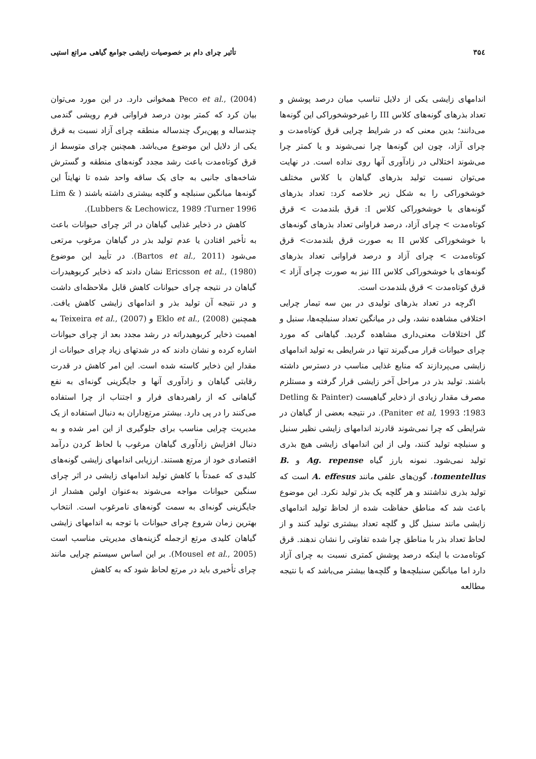۳۵٤ تأثیر چرای دام بر خصوصیات زایشی جوامع گیاهی مراتع استپی
اندامهای زایشی یکی از دلایل تناسب میان درصد پوشش و تعداد بذرهای گونه‌های کلاس III را غیرخوشخوراکی این گونه‌ها می‌دانند؛ بدین معنی که در شرایط چرایی قرق کوتاه‌مدت و چرای آزاد، چون این گونه‌ها چرا نمی‌شوند و یا کمتر چرا می‌شوند اختلالی در زادآوری آنها روی نداده است. در نهایت می‌توان نسبت تولید بذرهای گیاهان با کلاس مختلف خوشخوراکی را به شکل زیر خلاصه کرد: تعداد بذرهای گونه‌های با خوشخوراکی کلاس I: قرق بلندمدت > قرق کوتاه‌مدت > چرای آزاد، درصد فراوانی تعداد بذرهای گونه‌های با خوشخوراکی کلاس II به صورت قرق بلندمدت> قرق کوتاه‌مدت > چرای آزاد و درصد فراوانی تعداد بذرهای گونه‌های با خوشخوراکی کلاس III نیز به صورت چرای آزاد > قرق کوتاه‌مدت > قرق بلندمدت است.
اگرچه در تعداد بذرهای تولیدی در بین سه تیمار چرایی اختلافی مشاهده نشد، ولی در میانگین تعداد سنبلچه‌ها، سنبل و گل اختلافات معنی‌داری مشاهده گردید. گیاهانی که مورد چرای حیوانات قرار می‌گیرند تنها در شرایطی به تولید اندامهای زایشی می‌پردازند که منابع غذایی مناسب در دسترس داشته باشند. تولید بذر در مراحل آخر زایشی قرار گرفته و مستلزم مصرف مقدار زیادی از ذخایر گیاهیست (Detling & Painter 1983؛ Paniter et al, 1993). در نتیجه بعضی از گیاهان در شرایطی که چرا نمی‌شوند قادرند اندامهای زایشی نظیر سنبل و سنبلچه تولید کنند، ولی از این اندامهای زایشی هیچ بذری تولید نمی‌شود. نمونه بارز گیاه Ag. repense و B. tomentellus، گون‌های علفی مانند A. effesus است که تولید بذری نداشتند و هر گلچه یک بذر تولید نکرد. این موضوع باعث شد که مناطق حفاظت شده از لحاظ تولید اندامهای زایشی مانند سنبل گل و گلچه تعداد بیشتری تولید کنند و از لحاظ تعداد بذر با مناطق چرا شده تفاوتی را نشان ندهند. قرق کوتاه‌مدت با اینکه درصد پوشش کمتری نسبت به چرای آزاد دارد اما میانگین سنبلچه‌ها و گلچه‌ها بیشتر می‌باشد که با نتیجه مطالعه
Peco et al., (2004) همخوانی دارد. در این مورد می‌توان بیان کرد که کمتر بودن درصد فراوانی فرم رویشی گندمی چندساله و پهن‌برگ چندساله منطقه چرای آزاد نسبت به قرق یکی از دلایل این موضوع می‌باشد. همچنین چرای متوسط از قرق کوتاه‌مدت باعث رشد مجدد گونه‌های منطقه و گسترش شاخه‌های جانبی به جای یک ساقه واحد شده تا نهایتاً این گونه‌ها میانگین سنبلچه و گلچه بیشتری داشته باشند ( Lim & Turner 1996؛ Lubbers & Lechowicz, 1989).
کاهش در ذخایر غذایی گیاهان در اثر چرای حیوانات باعث به تأخیر افتادن یا عدم تولید بذر در گیاهان مرغوب مرتعی می‌شود (Bartos et al., 2011). در تأیید این موضوع Ericsson et al., (1980) نشان دادند که ذخایر کربوهیدرات گیاهان در نتیجه چرای حیوانات کاهش قابل ملاحظه‌ای داشت و در نتیجه آن تولید بذر و اندامهای زایشی کاهش یافت. همچنین Eklo et al., (2008) و Teixeira et al., (2007) به اهمیت ذخایر کربوهیدراته در رشد مجدد بعد از چرای حیوانات اشاره کرده و نشان دادند که در شدتهای زیاد چرای حیوانات از مقدار این ذخایر کاسته شده است. این امر کاهش در قدرت رقابتی گیاهان و زادآوری آنها و جایگزینی گونه‌ای به نفع گیاهانی که از راهبردهای فرار و اجتناب از چرا استفاده می‌کنند را در پی دارد. بیشتر مرتع‌داران به دنبال استفاده از یک مدیریت چرایی مناسب برای جلوگیری از این امر شده و به دنبال افزایش زادآوری گیاهان مرغوب با لحاظ کردن درآمد اقتصادی خود از مرتع هستند. ارزیابی اندامهای زایشی گونه‌های کلیدی که عمدتاً با کاهش تولید اندامهای زایشی در اثر چرای سنگین حیوانات مواجه می‌شوند به‌عنوان اولین هشدار از جایگزینی گونه‌ای به سمت گونه‌های نامرغوب است. انتخاب بهترین زمان شروع چرای حیوانات با توجه به اندامهای زایشی گیاهان کلیدی مرتع ازجمله گزینه‌های مدیریتی مناسب است (Mousel et al., 2005). بر این اساس سیستم چرایی مانند چرای تأخیری باید در مرتع لحاظ شود که به کاهش